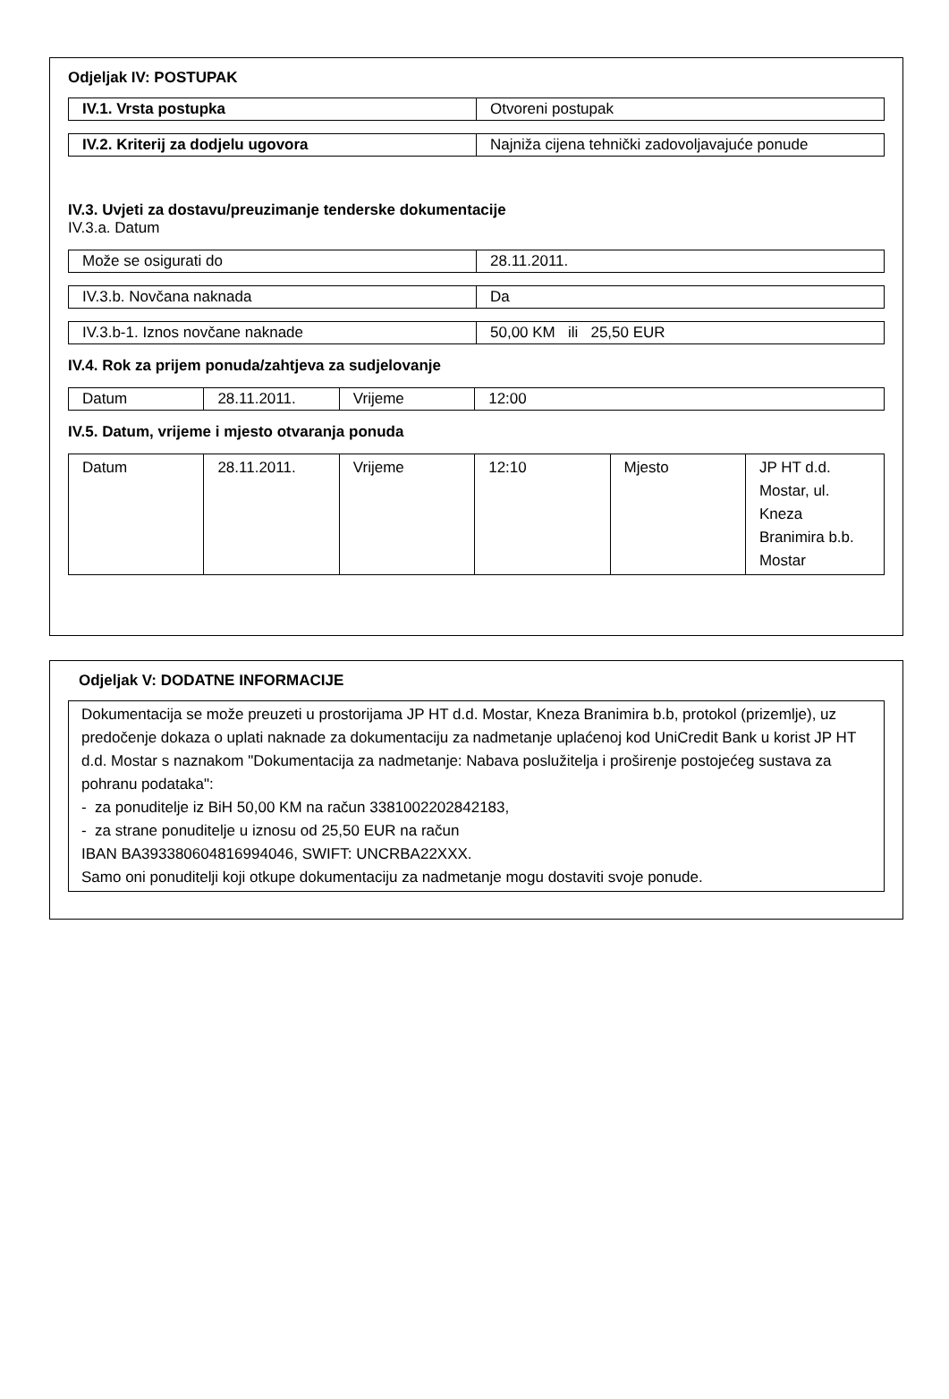Odjeljak IV: POSTUPAK
| IV.1. Vrsta postupka | Otvoreni postupak |
| IV.2. Kriterij za dodjelu ugovora | Najniža cijena tehnički zadovoljavajuće ponude |
IV.3. Uvjeti za dostavu/preuzimanje tenderske dokumentacije
IV.3.a. Datum
| Može se osigurati do | 28.11.2011. |
| IV.3.b. Novčana naknada | Da |
| IV.3.b-1. Iznos novčane naknade | 50,00 KM ili 25,50 EUR |
IV.4. Rok za prijem ponuda/zahtjeva za sudjelovanje
| Datum | 28.11.2011. | Vrijeme | 12:00 |
IV.5. Datum, vrijeme i mjesto otvaranja ponuda
| Datum | 28.11.2011. | Vrijeme | 12:10 | Mjesto | JP HT d.d. Mostar, ul. Kneza Branimira b.b. Mostar |
Odjeljak V: DODATNE INFORMACIJE
Dokumentacija se može preuzeti u prostorijama JP HT d.d. Mostar, Kneza Branimira b.b, protokol (prizemlje), uz predočenje dokaza o uplati naknade za dokumentaciju za nadmetanje uplaćenoj kod UniCredit Bank u korist JP HT d.d. Mostar s naznakom "Dokumentacija za nadmetanje: Nabava poslužitelja i proširenje postojećeg sustava za pohranu podataka":
- za ponuditelje iz BiH 50,00 KM na račun 3381002202842183,
- za strane ponuditelje u iznosu od 25,50 EUR na račun
IBAN BA393380604816994046, SWIFT: UNCRBA22XXX.
Samo oni ponuditelji koji otkupe dokumentaciju za nadmetanje mogu dostaviti svoje ponude.